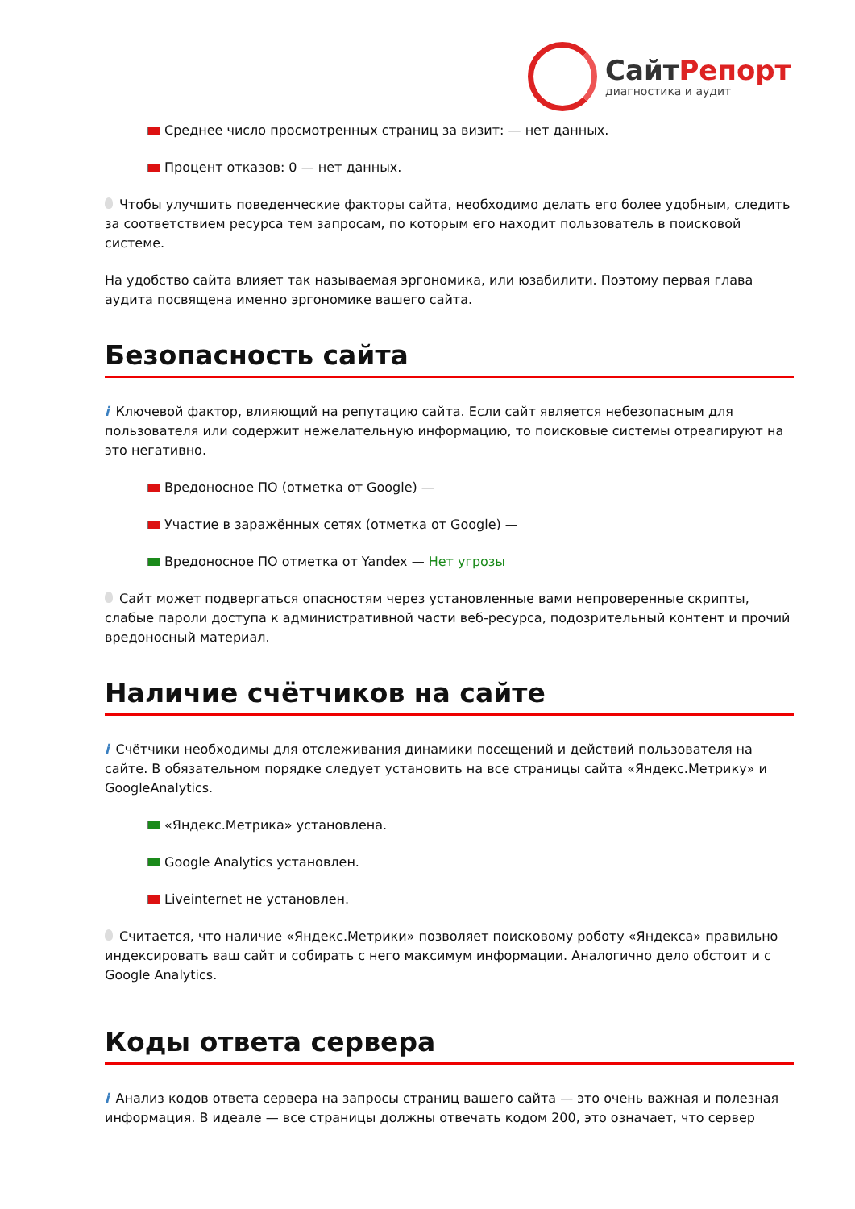СайтРепорт
диагностика и аудит
Среднее число просмотренных страниц за визит: — нет данных.
Процент отказов: 0 — нет данных.
Чтобы улучшить поведенческие факторы сайта, необходимо делать его более удобным, следить за соответствием ресурса тем запросам, по которым его находит пользователь в поисковой системе.
На удобство сайта влияет так называемая эргономика, или юзабилити. Поэтому первая глава аудита посвящена именно эргономике вашего сайта.
Безопасность сайта
i Ключевой фактор, влияющий на репутацию сайта. Если сайт является небезопасным для пользователя или содержит нежелательную информацию, то поисковые системы отреагируют на это негативно.
Вредоносное ПО (отметка от Google) —
Участие в заражённых сетях (отметка от Google) —
Вредоносное ПО отметка от Yandex — Нет угрозы
Сайт может подвергаться опасностям через установленные вами непроверенные скрипты, слабые пароли доступа к административной части веб-ресурса, подозрительный контент и прочий вредоносный материал.
Наличие счётчиков на сайте
i Счётчики необходимы для отслеживания динамики посещений и действий пользователя на сайте. В обязательном порядке следует установить на все страницы сайта «Яндекс.Метрику» и GoogleAnalytics.
«Яндекс.Метрика» установлена.
Google Analytics установлен.
Liveinternet не установлен.
Считается, что наличие «Яндекс.Метрики» позволяет поисковому роботу «Яндекса» правильно индексировать ваш сайт и собирать с него максимум информации. Аналогично дело обстоит и с Google Analytics.
Коды ответа сервера
i Анализ кодов ответа сервера на запросы страниц вашего сайта — это очень важная и полезная информация. В идеале — все страницы должны отвечать кодом 200, это означает, что сервер